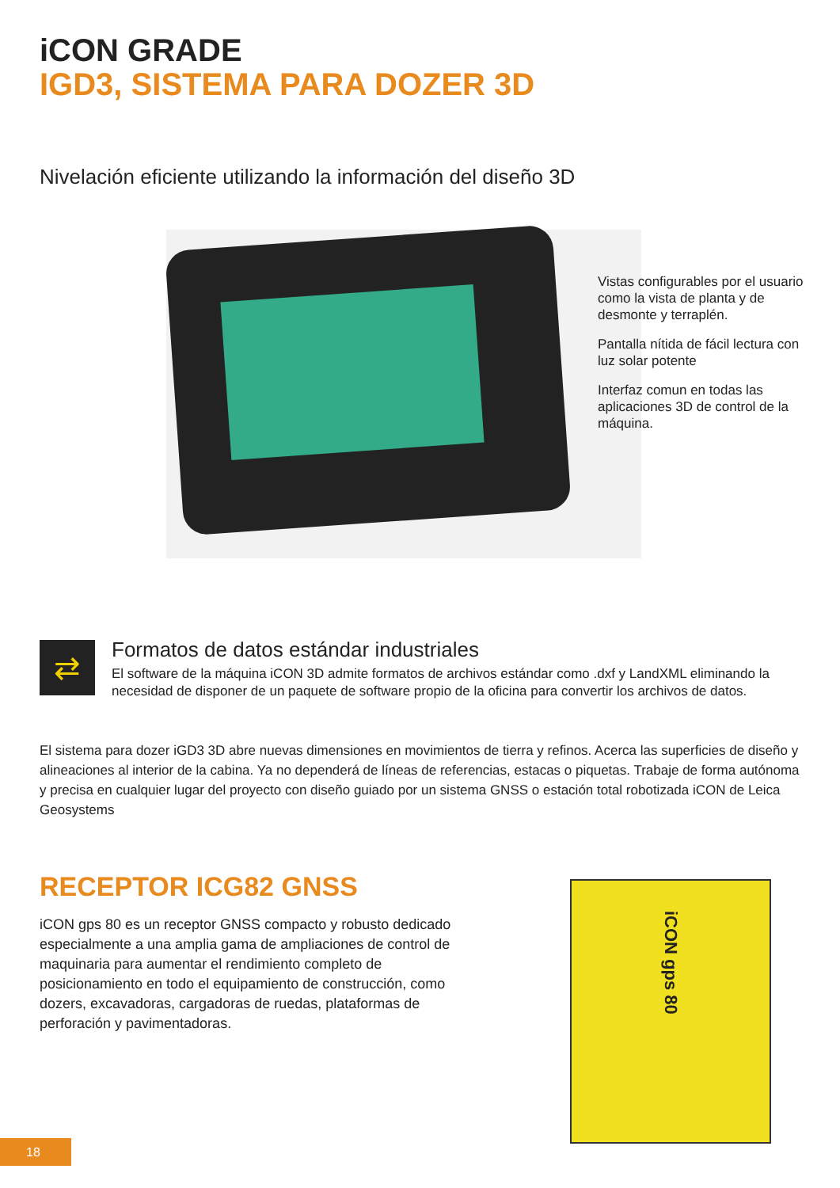iCON GRADE
IGD3, SISTEMA PARA DOZER 3D
Nivelación eficiente utilizando la información del diseño 3D
Vistas configurables por el usuario como la vista de planta y de desmonte y terraplén.
Pantalla nítida de fácil lectura con luz solar potente
Interfaz comun en todas las aplicaciones 3D de control de la máquina.
⇄
Formatos de datos estándar industriales
El software de la máquina iCON 3D admite formatos de archivos estándar como .dxf y LandXML eliminando la necesidad de disponer de un paquete de software propio de la oficina para convertir los archivos de datos.
El sistema para dozer iGD3 3D abre nuevas dimensiones en movimientos de tierra y refinos. Acerca las superficies de diseño y alineaciones al interior de la cabina. Ya no dependerá de líneas de referencias, estacas o piquetas. Trabaje de forma autónoma y precisa en cualquier lugar del proyecto con diseño guiado por un sistema GNSS o estación total robotizada iCON de Leica Geosystems
RECEPTOR ICG82 GNSS
iCON gps 80 es un receptor GNSS compacto y robusto dedicado especialmente a una amplia gama de ampliaciones de control de maquinaria para aumentar el rendimiento completo de posicionamiento en todo el equipamiento de construcción, como dozers, excavadoras, cargadoras de ruedas, plataformas de perforación y pavimentadoras.
iCON gps 80
18